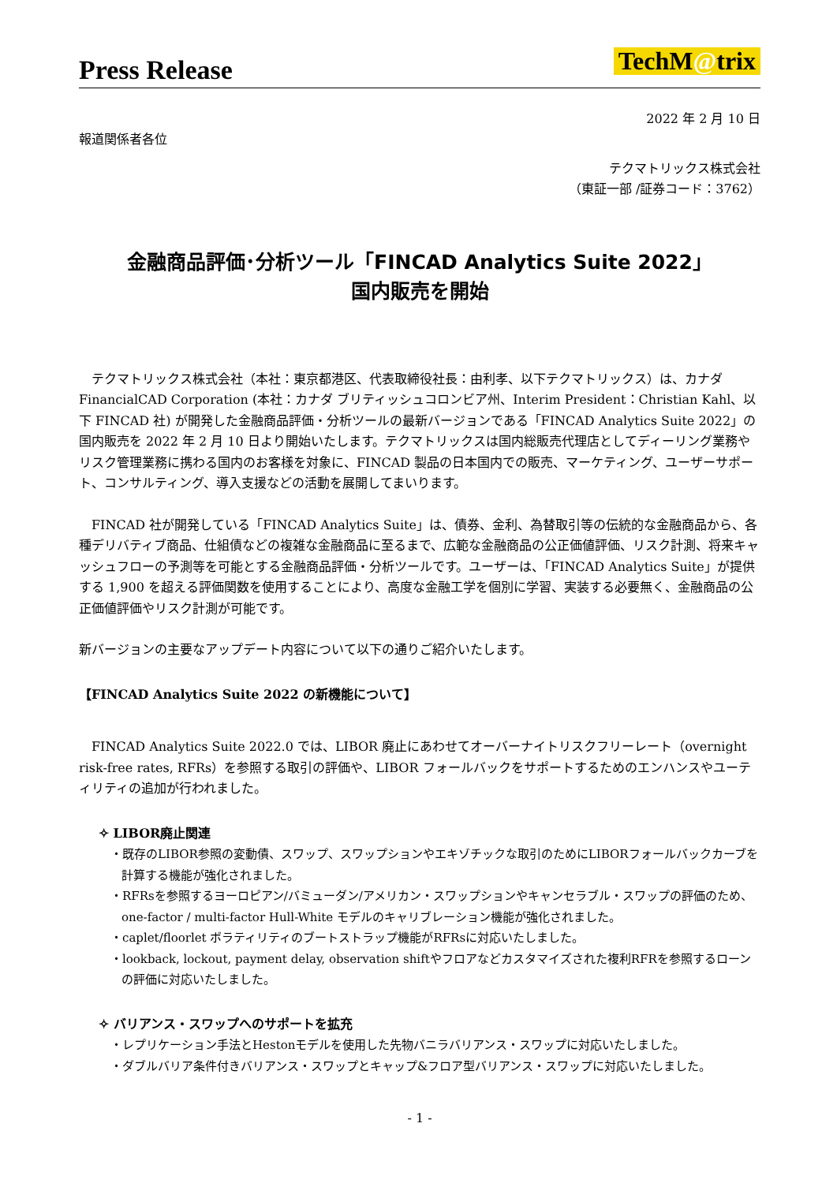Press Release
TechM@trix
2022 年 2 月 10 日
報道関係者各位
テクマトリックス株式会社
（東証一部 /証券コード：3762）
金融商品評価･分析ツール「FINCAD Analytics Suite 2022」
国内販売を開始
　テクマトリックス株式会社（本社：東京都港区、代表取締役社長：由利孝、以下テクマトリックス）は、カナダ FinancialCAD Corporation (本社：カナダ ブリティッシュコロンビア州、Interim President：Christian Kahl、以下 FINCAD 社) が開発した金融商品評価・分析ツールの最新バージョンである「FINCAD Analytics Suite 2022」の国内販売を 2022 年 2 月 10 日より開始いたします。テクマトリックスは国内総販売代理店としてディーリング業務やリスク管理業務に携わる国内のお客様を対象に、FINCAD 製品の日本国内での販売、マーケティング、ユーザーサポート、コンサルティング、導入支援などの活動を展開してまいります。
　FINCAD 社が開発している「FINCAD Analytics Suite」は、債券、金利、為替取引等の伝統的な金融商品から、各種デリバティブ商品、仕組債などの複雑な金融商品に至るまで、広範な金融商品の公正価値評価、リスク計測、将来キャッシュフローの予測等を可能とする金融商品評価・分析ツールです。ユーザーは、「FINCAD Analytics Suite」が提供する 1,900 を超える評価関数を使用することにより、高度な金融工学を個別に学習、実装する必要無く、金融商品の公正価値評価やリスク計測が可能です。
新バージョンの主要なアップデート内容について以下の通りご紹介いたします。
【FINCAD Analytics Suite 2022 の新機能について】
　FINCAD Analytics Suite 2022.0 では、LIBOR 廃止にあわせてオーバーナイトリスクフリーレート（overnight risk-free rates, RFRs）を参照する取引の評価や、LIBOR フォールバックをサポートするためのエンハンスやユーティリティの追加が行われました。
✧ LIBOR廃止関連
・既存のLIBOR参照の変動債、スワップ、スワップションやエキゾチックな取引のためにLIBORフォールバックカーブを計算する機能が強化されました。
・RFRsを参照するヨーロピアン/バミューダン/アメリカン・スワップションやキャンセラブル・スワップの評価のため、one-factor / multi-factor Hull-White モデルのキャリブレーション機能が強化されました。
・caplet/floorlet ボラティリティのブートストラップ機能がRFRsに対応いたしました。
・lookback, lockout, payment delay, observation shiftやフロアなどカスタマイズされた複利RFRを参照するローンの評価に対応いたしました。
✧ バリアンス・スワップへのサポートを拡充
・レプリケーション手法とHestonモデルを使用した先物バニラバリアンス・スワップに対応いたしました。
・ダブルバリア条件付きバリアンス・スワップとキャップ&フロア型バリアンス・スワップに対応いたしました。
- 1 -